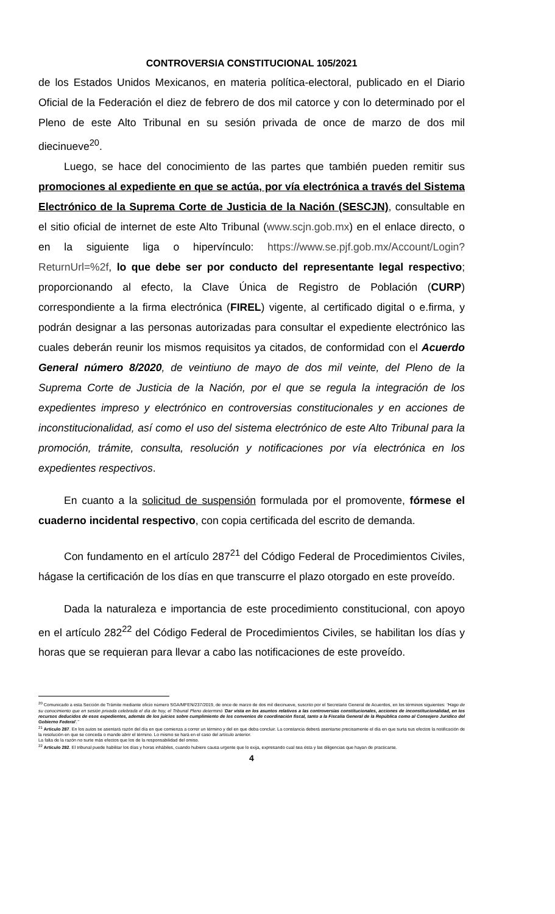CONTROVERSIA CONSTITUCIONAL 105/2021
de los Estados Unidos Mexicanos, en materia política-electoral, publicado en el Diario Oficial de la Federación el diez de febrero de dos mil catorce y con lo determinado por el Pleno de este Alto Tribunal en su sesión privada de once de marzo de dos mil diecinueve<sup>20</sup>.
Luego, se hace del conocimiento de las partes que también pueden remitir sus promociones al expediente en que se actúa, por vía electrónica a través del Sistema Electrónico de la Suprema Corte de Justicia de la Nación (SESCJN), consultable en el sitio oficial de internet de este Alto Tribunal (www.scjn.gob.mx) en el enlace directo, o en la siguiente liga o hipervínculo: https://www.se.pjf.gob.mx/Account/Login?ReturnUrl=%2f, lo que debe ser por conducto del representante legal respectivo; proporcionando al efecto, la Clave Única de Registro de Población (CURP) correspondiente a la firma electrónica (FIREL) vigente, al certificado digital o e.firma, y podrán designar a las personas autorizadas para consultar el expediente electrónico las cuales deberán reunir los mismos requisitos ya citados, de conformidad con el Acuerdo General número 8/2020, de veintiuno de mayo de dos mil veinte, del Pleno de la Suprema Corte de Justicia de la Nación, por el que se regula la integración de los expedientes impreso y electrónico en controversias constitucionales y en acciones de inconstitucionalidad, así como el uso del sistema electrónico de este Alto Tribunal para la promoción, trámite, consulta, resolución y notificaciones por vía electrónica en los expedientes respectivos.
En cuanto a la solicitud de suspensión formulada por el promovente, fórmese el cuaderno incidental respectivo, con copia certificada del escrito de demanda.
Con fundamento en el artículo 287<sup>21</sup> del Código Federal de Procedimientos Civiles, hágase la certificación de los días en que transcurre el plazo otorgado en este proveído.
Dada la naturaleza e importancia de este procedimiento constitucional, con apoyo en el artículo 282<sup>22</sup> del Código Federal de Procedimientos Civiles, se habilitan los días y horas que se requieran para llevar a cabo las notificaciones de este proveído.
<sup>20</sup> Comunicado a esta Sección de Trámite mediante oficio número SGA/MFEN/237/2019, de once de marzo de dos mil diecinueve, suscrito por el Secretario General de Acuerdos, en los términos siguientes: “Hago de su conocimiento que en sesión privada celebrada el día de hoy, el Tribunal Pleno determinó ‘Dar vista en los asuntos relativos a las controversias constitucionales, acciones de inconstitucionalidad, en los recursos deducidos de esos expedientes, además de los juicios sobre cumplimiento de los convenios de coordinación fiscal, tanto a la Fiscalía General de la República como al Consejero Jurídico del Gobierno Federal’.”
<sup>21</sup> Artículo 287. En los autos se asentará razón del día en que comienza a correr un término y del en que deba concluir. La constancia deberá asentarse precisamente el día en que surta sus efectos la notificación de la resolución en que se conceda o mande abrir el término. Lo mismo se hará en el caso del artículo anterior.
La falta de la razón no surte más efectos que los de la responsabilidad del omiso.
<sup>22</sup> Artículo 282. El tribunal puede habilitar los días y horas inhábiles, cuando hubiere causa urgente que lo exija, expresando cual sea ésta y las diligencias que hayan de practicarse.
4